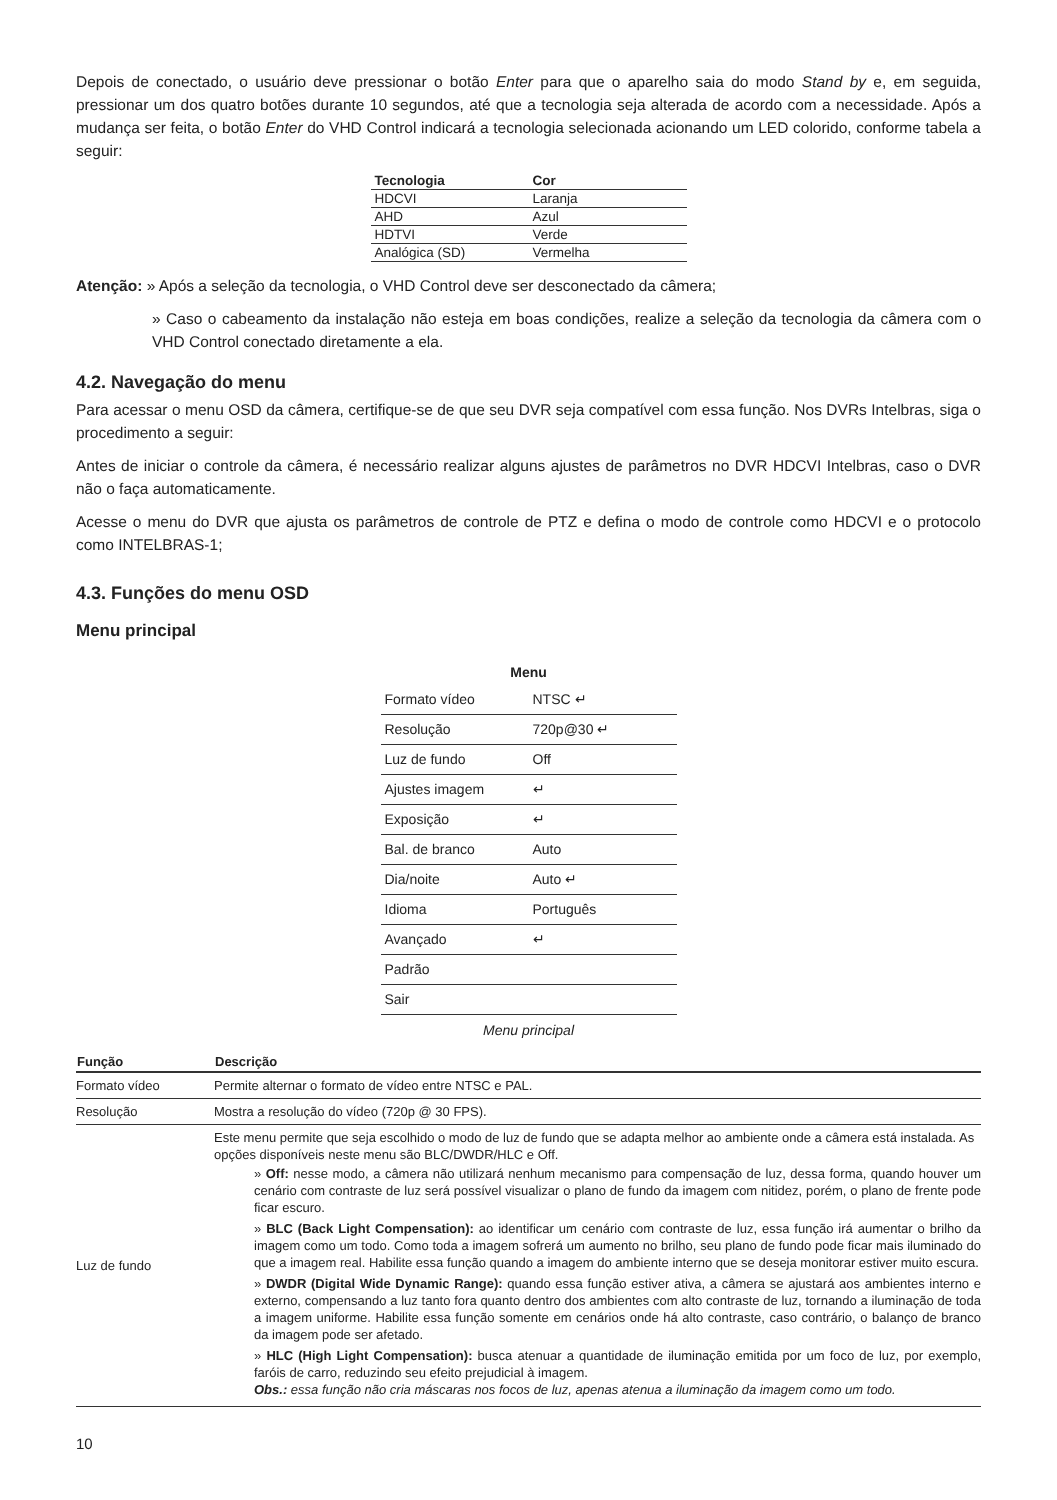Depois de conectado, o usuário deve pressionar o botão Enter para que o aparelho saia do modo Stand by e, em seguida, pressionar um dos quatro botões durante 10 segundos, até que a tecnologia seja alterada de acordo com a necessidade. Após a mudança ser feita, o botão Enter do VHD Control indicará a tecnologia selecionada acionando um LED colorido, conforme tabela a seguir:
| Tecnologia | Cor |
| --- | --- |
| HDCVI | Laranja |
| AHD | Azul |
| HDTVI | Verde |
| Analógica (SD) | Vermelha |
Atenção: » Após a seleção da tecnologia, o VHD Control deve ser desconectado da câmera;
» Caso o cabeamento da instalação não esteja em boas condições, realize a seleção da tecnologia da câmera com o VHD Control conectado diretamente a ela.
4.2. Navegação do menu
Para acessar o menu OSD da câmera, certifique-se de que seu DVR seja compatível com essa função. Nos DVRs Intelbras, siga o procedimento a seguir:
Antes de iniciar o controle da câmera, é necessário realizar alguns ajustes de parâmetros no DVR HDCVI Intelbras, caso o DVR não o faça automaticamente.
Acesse o menu do DVR que ajusta os parâmetros de controle de PTZ e defina o modo de controle como HDCVI e o protocolo como INTELBRAS-1;
4.3. Funções do menu OSD
Menu principal
| Menu | |
| --- | --- |
| Formato vídeo | NTSC ↵ |
| Resolução | 720p@30 ↵ |
| Luz de fundo | Off |
| Ajustes imagem | ↵ |
| Exposição | ↵ |
| Bal. de branco | Auto |
| Dia/noite | Auto ↵ |
| Idioma | Português |
| Avançado | ↵ |
| Padrão | |
| Sair | |
Menu principal
| Função | Descrição |
| --- | --- |
| Formato vídeo | Permite alternar o formato de vídeo entre NTSC e PAL. |
| Resolução | Mostra a resolução do vídeo (720p @ 30 FPS). |
| Luz de fundo | Este menu permite que seja escolhido o modo de luz de fundo que se adapta melhor ao ambiente onde a câmera está instalada. As opções disponíveis neste menu são BLC/DWDR/HLC e Off. » Off: nesse modo, a câmera não utilizará nenhum mecanismo para compensação de luz, dessa forma, quando houver um cenário com contraste de luz será possível visualizar o plano de fundo da imagem com nitidez, porém, o plano de frente pode ficar escuro. » BLC (Back Light Compensation): ao identificar um cenário com contraste de luz, essa função irá aumentar o brilho da imagem como um todo. Como toda a imagem sofrerá um aumento no brilho, seu plano de fundo pode ficar mais iluminado do que a imagem real. Habilite essa função quando a imagem do ambiente interno que se deseja monitorar estiver muito escura. » DWDR (Digital Wide Dynamic Range): quando essa função estiver ativa, a câmera se ajustará aos ambientes interno e externo, compensando a luz tanto fora quanto dentro dos ambientes com alto contraste de luz, tornando a iluminação de toda a imagem uniforme. Habilite essa função somente em cenários onde há alto contraste, caso contrário, o balanço de branco da imagem pode ser afetado. » HLC (High Light Compensation): busca atenuar a quantidade de iluminação emitida por um foco de luz, por exemplo, faróis de carro, reduzindo seu efeito prejudicial à imagem. Obs.: essa função não cria máscaras nos focos de luz, apenas atenua a iluminação da imagem como um todo. |
10